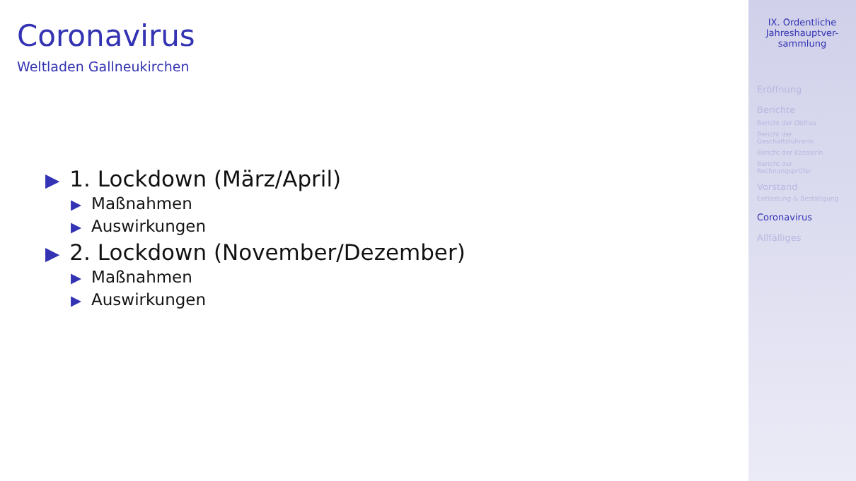Coronavirus
Weltladen Gallneukirchen
▶ 1. Lockdown (März/April)
▶ Maßnahmen
▶ Auswirkungen
▶ 2. Lockdown (November/Dezember)
▶ Maßnahmen
▶ Auswirkungen
IX. Ordentliche Jahreshauptver-
sammlung
Eröffnung
Berichte
Bericht der Obfrau
Bericht der
Geschäftsführerin
Bericht der Kassierin
Bericht der
Rechnungsprüfer
Vorstand
Entlastung & Bestätigung
Coronavirus
Allfälliges